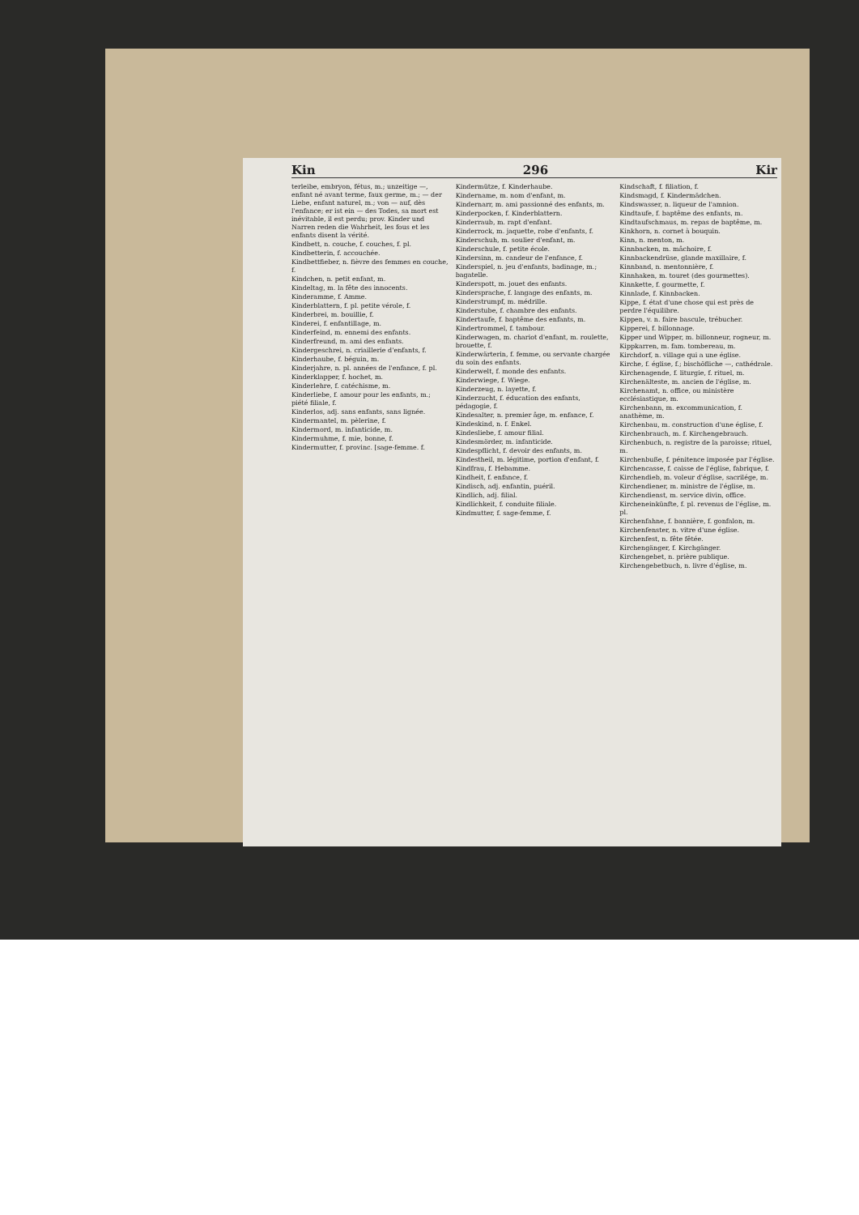Kin 296 Kir
terleibe, embryon, fétus, m.; unzeitige —, enfant né avant terme, faux germe, m.; — der Liebe, enfant naturel, m.; von — auf, dès l'enfance; er ist ein — des Todes, sa mort est inévitable, il est perdu; prov. Kinder und Narren reden die Wahrheit, les fous et les enfants disent la vérité.
Kindbett, n. couche, f. couches, f. pl.
Kindbetterin, f. accouchée.
Kindbettfieber, n. fièvre des femmes en couche, f.
Kindchen, n. petit enfant, m.
Kindeltag, m. la fête des innocents.
Kinderamme, f. Amme.
Kinderblattern, f. pl. petite vérole, f.
Kinderbrei, m. bouillie, f.
Kinderei, f. enfantillage, m.
Kinderfeind, m. ennemi des enfants.
Kinderfreund, m. ami des enfants.
Kindergeschrei, n. criaillerie d'enfants, f.
Kinderhaube, f. béguin, m.
Kinderjahre, n. pl. années de l'enfance, f. pl.
Kinderklapper, f. hochet, m.
Kinderlehre, f. catéchisme, m.
Kinderliebe, f. amour pour les enfants, m.; piété filiale, f.
Kinderlos, adj. sans enfants, sans lignée.
Kindermantel, m. pèlerine, f.
Kindermord, m. infanticide, m.
Kindermuhme, f. mie, bonne, f.
Kindermutter, f. provinc. [sage-femme. f.
Kindermütze, f. Kinderhaube.
Kindername, m. nom d'enfant, m.
Kindernarr, m. ami passionné des enfants, m.
Kinderpocken, f. Kinderblattern.
Kinderraub, m. rapt d'enfant.
Kinderrock, m. jaquette, robe d'enfants, f.
Kinderschuh, m. soulier d'enfant, m.
Kinderschule, f. petite école.
Kindersinn, m. candeur de l'enfance, f.
Kinderspiel, n. jeu d'enfants, badinage, m.; bagatelle.
Kinderspott, m. jouet des enfants.
Kindersprache, f. langage des enfants, m.
Kinderstrumpf, m. médrille.
Kinderstube, f. chambre des enfants.
Kindertaufe, f. baptême des enfants, m.
Kindertrommel, f. tambour.
Kinderwagen, m. chariot d'enfant, m. roulette, brouette, f.
Kinderwärterin, f. femme, ou servante chargée du soin des enfants.
Kinderwelt, f. monde des enfants.
Kinderwiege, f. Wiege.
Kinderzeug, n. layette, f.
Kinderzucht, f. éducation des enfants, pédagogie, f.
Kindesalter, n. premier âge, m. enfance, f.
Kindeskind, n. f. Enkel.
Kindesliebe, f. amour filial.
Kindesmörder, m. infanticide.
Kindespflicht, f. devoir des enfants, m.
Kindestheil, m. légitime, portion d'enfant, f.
Kindfrau, f. Hebamme.
Kindheit, f. enfance, f.
Kindisch, adj. enfantin, puéril.
Kindlich, adj. filial.
Kindlichkeit, f. conduite filiale.
Kindmutter, f. sage-femme, f.
Kindschaft, f. filiation, f.
Kindsmagd, f. Kindermädchen.
Kindswasser, n. liqueur de l'amnion.
Kindtaufe, f. baptême des enfants, m.
Kindtaufschmaus, m. repas de baptême, m.
Kinkhorn, n. cornet à bouquin.
Kinn, n. menton, m.
Kinnbacken, m. mâchoire, f.
Kinnbackendrüse, glande maxillaire, f.
Kinnband, n. mentonnière, f.
Kinnhaken, m. touret (des gourmettes).
Kinnkette, f. gourmette, f.
Kinnlade, f. Kinnbacken.
Kippe, f. état d'une chose qui est près de perdre l'équilibre.
Kippen, v. n. faire bascule, trébucher.
Kipperei, f. billonnage.
Kipper und Wipper, m. billonneur, rogneur, m.
Kippkarren, m. fam. tombereau, m.
Kirchdorf, n. village qui a une église.
Kirche, f. église, f.; bischöfliche —, cathédrale.
Kirchenagende, f. liturgie, f. rituel, m.
Kirchenälteste, m. ancien de l'église, m.
Kirchenamt, n. office, ou ministère ecclésiastique, m.
Kirchenbann, m. excommunication, f. anathème, m.
Kirchenbau, m. construction d'une église, f.
Kirchenbrauch, m. f. Kirchengebrauch.
Kirchenbuch, n. registre de la paroisse; rituel, m.
Kirchenbuße, f. pénitence imposée par l'église.
Kirchencasse, f. caisse de l'église, fabrique, f.
Kirchendieb, m. voleur d'église, sacrilége, m.
Kirchendiener, m. ministre de l'église, m.
Kirchendienst, m. service divin, office.
Kircheneinkünfte, f. pl. revenus de l'église, m. pl.
Kirchenfahne, f. bannière, f. gonfalon, m.
Kirchenfenster, n. vitre d'une église.
Kirchenfest, n. fête fêtée.
Kirchengänger, f. Kirchgänger.
Kirchengebet, n. prière publique.
Kirchengebetbuch, n. livre d'église, m.